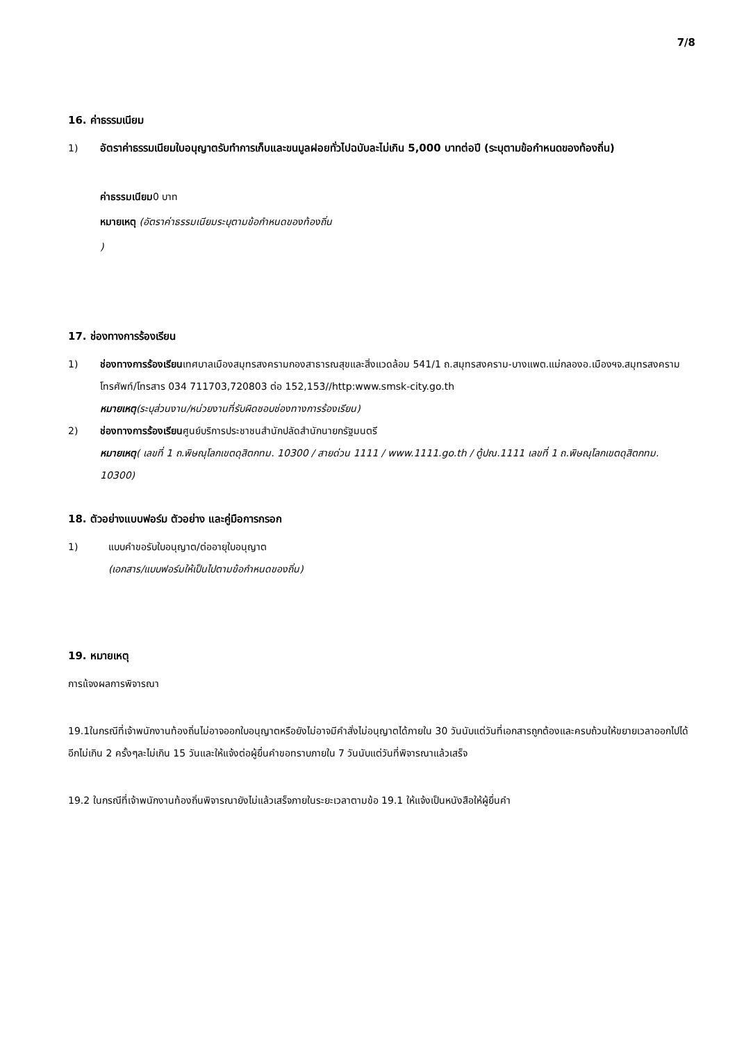7/8
16. ค่าธรรมเนียม
1) อัตราค่าธรรมเนียมใบอนุญาตรับทำการเก็บและขนมูลฝอยทั่วไปฉบับละไม่เกิน 5,000 บาทต่อปี (ระบุตามข้อกำหนดของท้องถิ่น)
ค่าธรรมเนียม0 บาท
หมายเหตุ (อัตราค่าธรรมเนียมระบุตามข้อกำหนดของท้องถิ่น
)
17. ช่องทางการร้องเรียน
1) ช่องทางการร้องเรียนเทศบาลเมืองสมุทรสงครามกองสาธารณสุขและสิ่งแวดล้อม 541/1 ถ.สมุทรสงคราม-บางแพต.แม่กลองอ.เมืองฯจ.สมุทรสงครามโทรศัพท์/โทรสาร 034 711703,720803 ต่อ 152,153//http:www.smsk-city.go.th
หมายเหตุ(ระบุส่วนงาน/หน่วยงานที่รับผิดชอบช่องทางการร้องเรียน)
2) ช่องทางการร้องเรียนศูนย์บริการประชาชนสำนักปลัดสำนักนายกรัฐมนตรี
หมายเหตุ( เลขที่ 1 ถ.พิษณุโลกเขตดุสิตกทม. 10300 / สายด่วน 1111 / www.1111.go.th / ตู้ปณ.1111 เลขที่ 1 ถ.พิษณุโลกเขตดุสิตกทม. 10300)
18. ตัวอย่างแบบฟอร์ม ตัวอย่าง และคู่มือการกรอก
1) แบบคำขอรับใบอนุญาต/ต่ออายุใบอนุญาต
(เอกสาร/แบบฟอร์มให้เป็นไปตามข้อกำหนดของถิ่น)
19. หมายเหตุ
การแ้จงผลการพิจารณา
19.1ในกรณีที่เจ้าพนักงานท้องถิ่นไม่อาจออกใบอนุญาตหรือยังไม่อาจมีคำสั่งไม่อนุญาตได้ภายใน 30 วันนับแต่วันที่เอกสารถูกต้องและครบถ้วนให้ขยายเวลาออกไปได้อีกไม่เกิน 2 ครั้งๆละไม่เกิน 15 วันและให้แจ้งต่อผู้ยื่นคำขอทราบภายใน 7 วันนับแต่วันที่พิจารณาแล้วเสร็จ
19.2 ในกรณีที่เจ้าพนักงานท้องถิ่นพิจารณายังไม่แล้วเสร็จภายในระยะเวลาตามข้อ 19.1 ให้แจ้งเป็นหนังสือให้ผู้ยื่นคำ